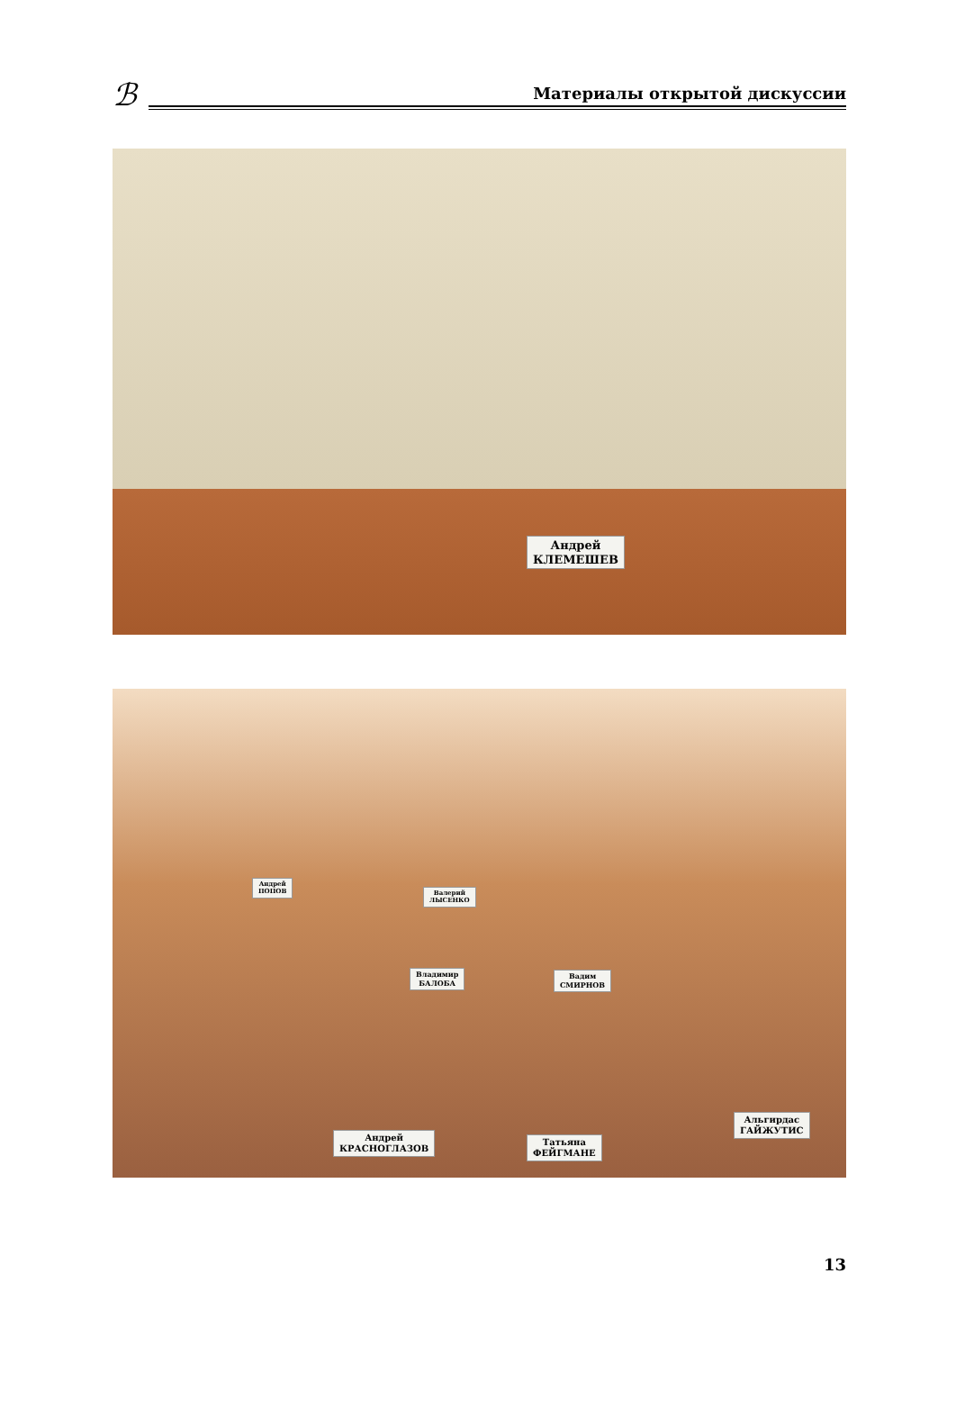ℬ
Материалы открытой дискуссии
Андрей
КЛЕМЕШЕВ
Андрей
ПОПОВ
Валерий
ЛЫСЕНКО
Владимир
БАЛОБА
Вадим
СМИРНОВ
Андрей
КРАСНОГЛАЗОВ
Татьяна
ФЕЙГМАНЕ
Альгирдас
ГАЙЖУТИС
13